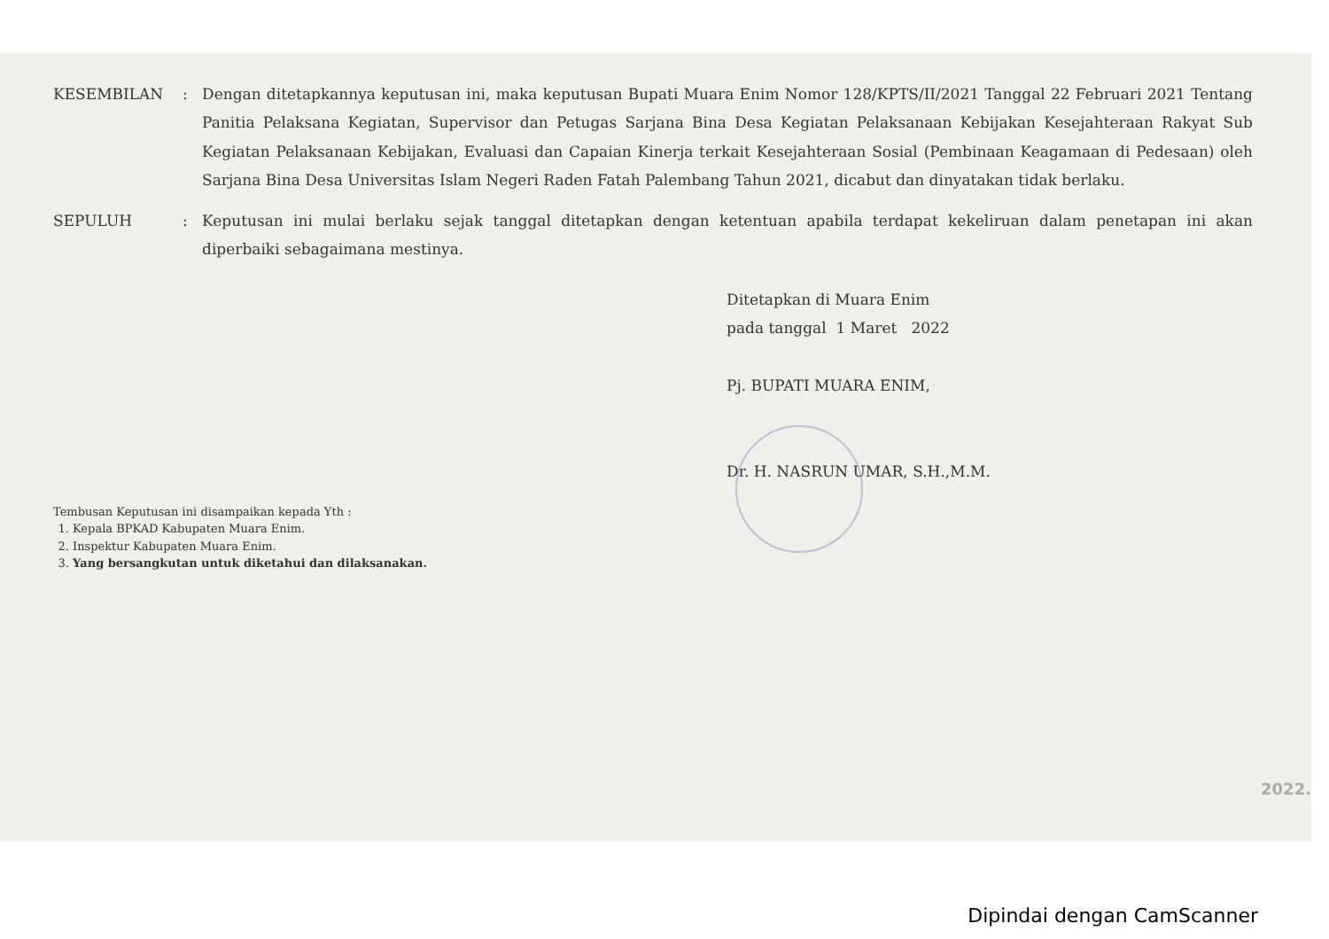| KESEMBILAN | : | Dengan ditetapkannya keputusan ini, maka keputusan Bupati Muara Enim Nomor 128/KPTS/II/2021 Tanggal 22 Februari 2021 Tentang Panitia Pelaksana Kegiatan, Supervisor dan Petugas Sarjana Bina Desa Kegiatan Pelaksanaan Kebijakan Kesejahteraan Rakyat Sub Kegiatan Pelaksanaan Kebijakan, Evaluasi dan Capaian Kinerja terkait Kesejahteraan Sosial (Pembinaan Keagamaan di Pedesaan) oleh Sarjana Bina Desa Universitas Islam Negeri Raden Fatah Palembang Tahun 2021, dicabut dan dinyatakan tidak berlaku. |
| SEPULUH | : | Keputusan ini mulai berlaku sejak tanggal ditetapkan dengan ketentuan apabila terdapat kekeliruan dalam penetapan ini akan diperbaiki sebagaimana mestinya. |
Ditetapkan di Muara Enim
pada tanggal 1 Maret 2022
Pj. BUPATI MUARA ENIM,
Dr. H. NASRUN UMAR, S.H.,M.M.
Tembusan Keputusan ini disampaikan kepada Yth :
1. Kepala BPKAD Kabupaten Muara Enim.
2. Inspektur Kabupaten Muara Enim.
3. Yang bersangkutan untuk diketahui dan dilaksanakan.
2022.
Dipindai dengan CamScanner